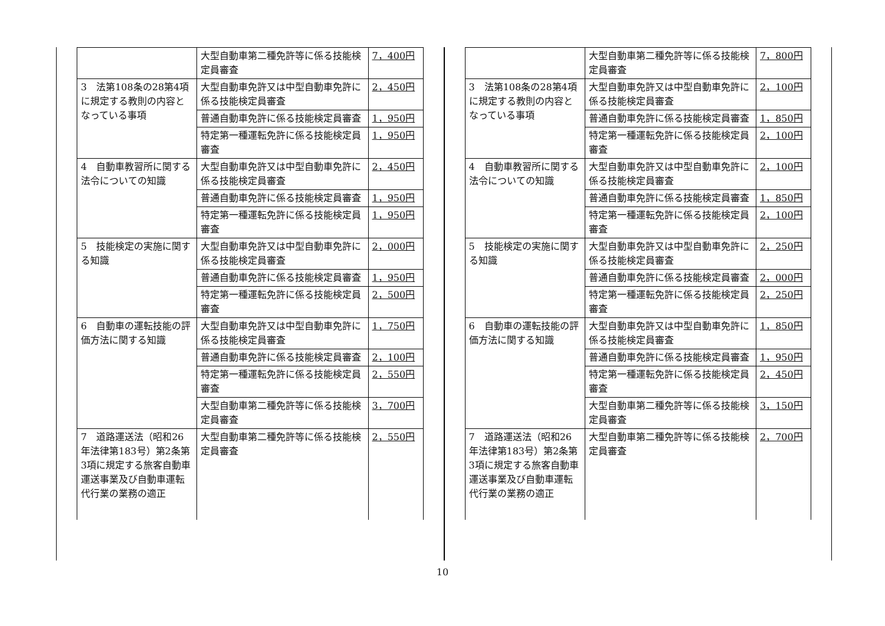| | 大型自動車第二種免許等に係る技能検定員審査 | 7，400円 |
| 3 法第108条の28第4項に規定する教則の内容となっている事項 | 大型自動車免許又は中型自動車免許に係る技能検定員審査 | 2，450円 |
| | 普通自動車免許に係る技能検定員審査 | 1，950円 |
| | 特定第一種運転免許に係る技能検定員審査 | 1，950円 |
| 4 自動車教習所に関する法令についての知識 | 大型自動車免許又は中型自動車免許に係る技能検定員審査 | 2，450円 |
| | 普通自動車免許に係る技能検定員審査 | 1，950円 |
| | 特定第一種運転免許に係る技能検定員審査 | 1，950円 |
| 5 技能検定の実施に関する知識 | 大型自動車免許又は中型自動車免許に係る技能検定員審査 | 2，000円 |
| | 普通自動車免許に係る技能検定員審査 | 1，950円 |
| | 特定第一種運転免許に係る技能検定員審査 | 2，500円 |
| 6 自動車の運転技能の評価方法に関する知識 | 大型自動車免許又は中型自動車免許に係る技能検定員審査 | 1，750円 |
| | 普通自動車免許に係る技能検定員審査 | 2，100円 |
| | 特定第一種運転免許に係る技能検定員審査 | 2，550円 |
| | 大型自動車第二種免許等に係る技能検定員審査 | 3，700円 |
| 7 道路運送法（昭和26年法律第183号）第2条第3項に規定する旅客自動車運送事業及び自動車運転代行業の業務の適正 | 大型自動車第二種免許等に係る技能検定員審査 | 2，550円 |
| | 大型自動車第二種免許等に係る技能検定員審査 | 7，800円 |
| 3 法第108条の28第4項に規定する教則の内容となっている事項 | 大型自動車免許又は中型自動車免許に係る技能検定員審査 | 2，100円 |
| | 普通自動車免許に係る技能検定員審査 | 1，850円 |
| | 特定第一種運転免許に係る技能検定員審査 | 2，100円 |
| 4 自動車教習所に関する法令についての知識 | 大型自動車免許又は中型自動車免許に係る技能検定員審査 | 2，100円 |
| | 普通自動車免許に係る技能検定員審査 | 1，850円 |
| | 特定第一種運転免許に係る技能検定員審査 | 2，100円 |
| 5 技能検定の実施に関する知識 | 大型自動車免許又は中型自動車免許に係る技能検定員審査 | 2，250円 |
| | 普通自動車免許に係る技能検定員審査 | 2，000円 |
| | 特定第一種運転免許に係る技能検定員審査 | 2，250円 |
| 6 自動車の運転技能の評価方法に関する知識 | 大型自動車免許又は中型自動車免許に係る技能検定員審査 | 1，850円 |
| | 普通自動車免許に係る技能検定員審査 | 1，950円 |
| | 特定第一種運転免許に係る技能検定員審査 | 2，450円 |
| | 大型自動車第二種免許等に係る技能検定員審査 | 3，150円 |
| 7 道路運送法（昭和26年法律第183号）第2条第3項に規定する旅客自動車運送事業及び自動車運転代行業の業務の適正 | 大型自動車第二種免許等に係る技能検定員審査 | 2，700円 |
10